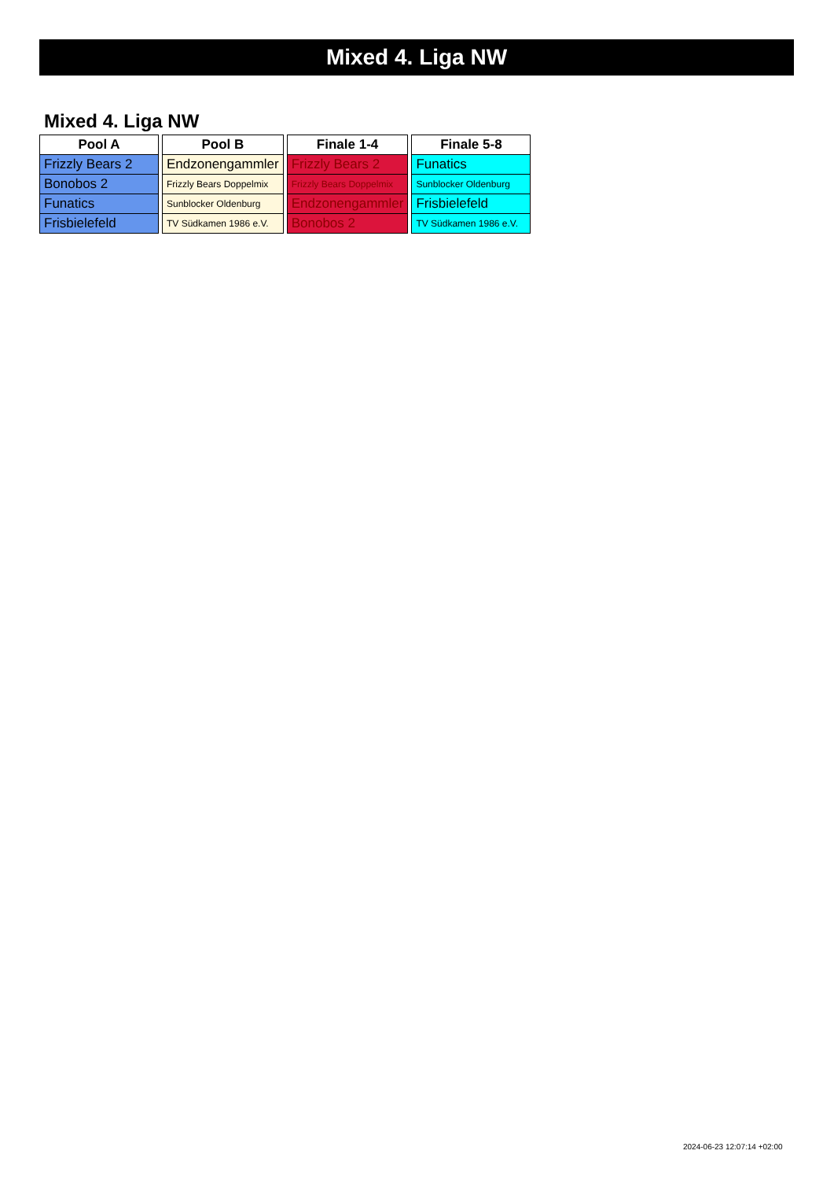Mixed 4. Liga NW
Mixed 4. Liga NW
| Pool A |
| --- |
| Frizzly Bears 2 |
| Bonobos 2 |
| Funatics |
| Frisbielefeld |
| Pool B |
| --- |
| Endzonengammler |
| Frizzly Bears Doppelmix |
| Sunblocker Oldenburg |
| TV Südkamen 1986 e.V. |
| Finale 1-4 |
| --- |
| Frizzly Bears 2 |
| Frizzly Bears Doppelmix |
| Endzonengammler |
| Bonobos 2 |
| Finale 5-8 |
| --- |
| Funatics |
| Sunblocker Oldenburg |
| Frisbielefeld |
| TV Südkamen 1986 e.V. |
2024-06-23 12:07:14 +02:00